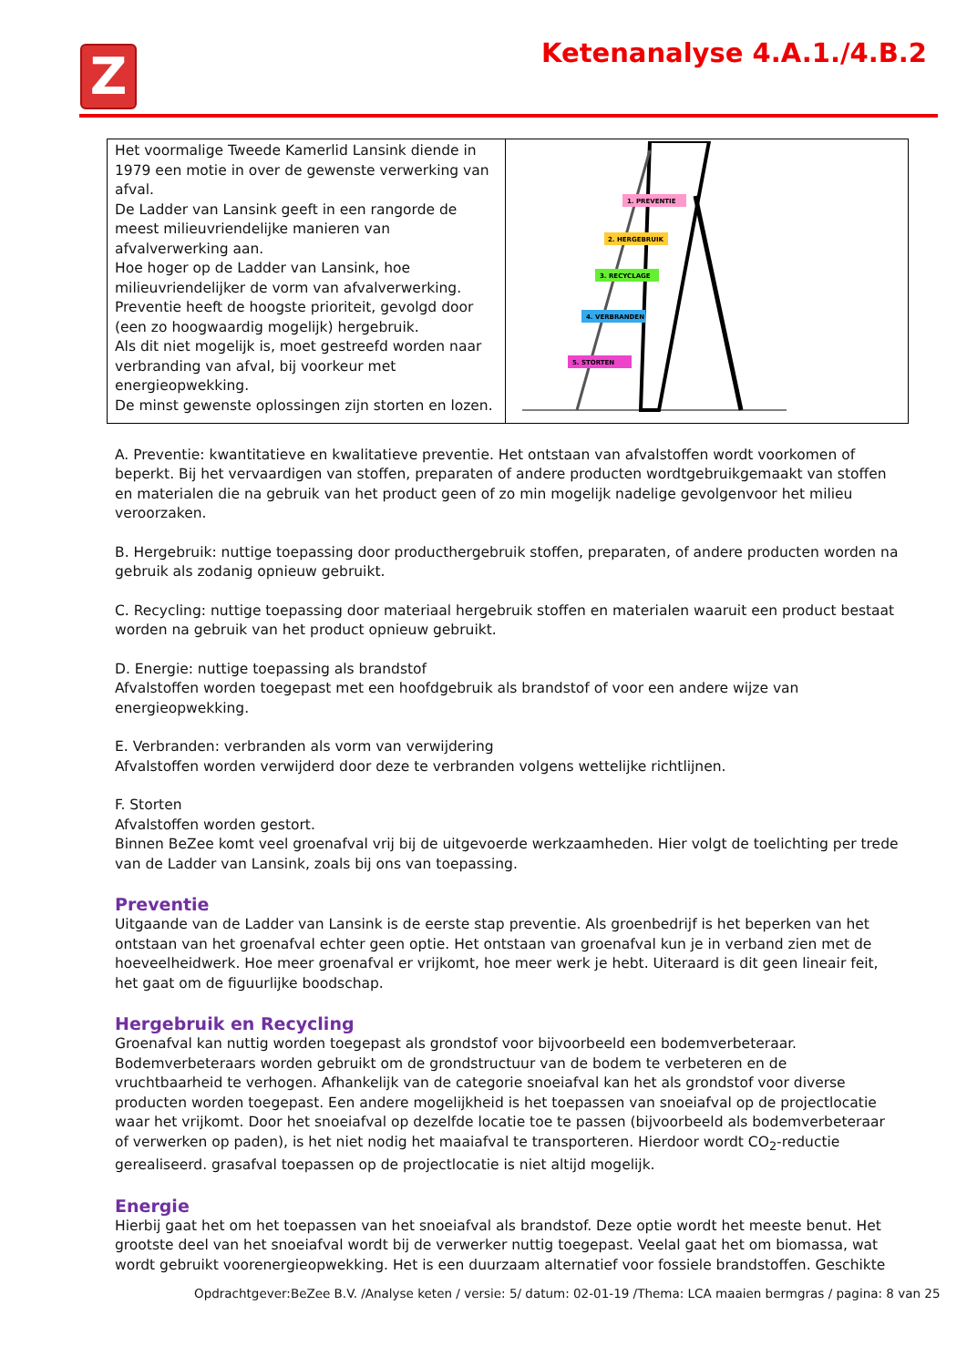Z Ketenanalyse 4.A.1./4.B.2
| Het voormalige Tweede Kamerlid Lansink diende in 1979 een motie in over de gewenste verwerking van afval. De Ladder van Lansink geeft in een rangorde de meest milieuvriendelijke manieren van afvalverwerking aan. Hoe hoger op de Ladder van Lansink, hoe milieuvriendelijker de vorm van afvalverwerking. Preventie heeft de hoogste prioriteit, gevolgd door (een zo hoogwaardig mogelijk) hergebruik. Als dit niet mogelijk is, moet gestreefd worden naar verbranding van afval, bij voorkeur met energieopwekking. De minst gewenste oplossingen zijn storten en lozen. | 1. PREVENTIE 2. HERGEBRUIK 3. RECYCLAGE 4. VERBRANDEN 5. STORTEN |
A. Preventie: kwantitatieve en kwalitatieve preventie. Het ontstaan van afvalstoffen wordt voorkomen of beperkt. Bij het vervaardigen van stoffen, preparaten of andere producten wordtgebruikgemaakt van stoffen en materialen die na gebruik van het product geen of zo min mogelijk nadelige gevolgenvoor het milieu veroorzaken.
B. Hergebruik: nuttige toepassing door producthergebruik stoffen, preparaten, of andere producten worden na gebruik als zodanig opnieuw gebruikt.
C. Recycling: nuttige toepassing door materiaal hergebruik stoffen en materialen waaruit een product bestaat worden na gebruik van het product opnieuw gebruikt.
D. Energie: nuttige toepassing als brandstof
Afvalstoffen worden toegepast met een hoofdgebruik als brandstof of voor een andere wijze van energieopwekking.
E. Verbranden: verbranden als vorm van verwijdering
Afvalstoffen worden verwijderd door deze te verbranden volgens wettelijke richtlijnen.
F. Storten
Afvalstoffen worden gestort.
Binnen BeZee komt veel groenafval vrij bij de uitgevoerde werkzaamheden. Hier volgt de toelichting per trede van de Ladder van Lansink, zoals bij ons van toepassing.
Preventie
Uitgaande van de Ladder van Lansink is de eerste stap preventie. Als groenbedrijf is het beperken van het ontstaan van het groenafval echter geen optie. Het ontstaan van groenafval kun je in verband zien met de hoeveelheidwerk. Hoe meer groenafval er vrijkomt, hoe meer werk je hebt. Uiteraard is dit geen lineair feit, het gaat om de figuurlijke boodschap.
Hergebruik en Recycling
Groenafval kan nuttig worden toegepast als grondstof voor bijvoorbeeld een bodemverbeteraar. Bodemverbeteraars worden gebruikt om de grondstructuur van de bodem te verbeteren en de vruchtbaarheid te verhogen. Afhankelijk van de categorie snoeiafval kan het als grondstof voor diverse producten worden toegepast. Een andere mogelijkheid is het toepassen van snoeiafval op de projectlocatie waar het vrijkomt. Door het snoeiafval op dezelfde locatie toe te passen (bijvoorbeeld als bodemverbeteraar of verwerken op paden), is het niet nodig het maaiafval te transporteren. Hierdoor wordt CO<sub>2</sub>-reductie gerealiseerd. grasafval toepassen op de projectlocatie is niet altijd mogelijk.
Energie
Hierbij gaat het om het toepassen van het snoeiafval als brandstof. Deze optie wordt het meeste benut. Het grootste deel van het snoeiafval wordt bij de verwerker nuttig toegepast. Veelal gaat het om biomassa, wat wordt gebruikt voorenergieopwekking. Het is een duurzaam alternatief voor fossiele brandstoffen. Geschikte
Opdrachtgever:BeZee B.V. /Analyse keten / versie: 5/ datum: 02-01-19 /Thema: LCA maaien bermgras / pagina: 8 van 25